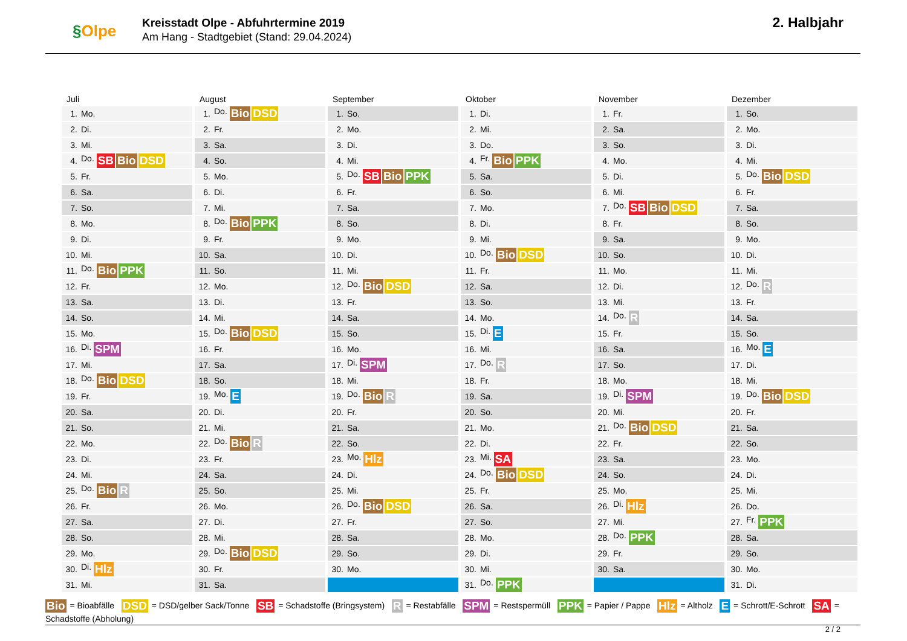§Olpe
Kreisstadt Olpe - Abfuhrtermine 2019
Am Hang - Stadtgebiet (Stand: 29.04.2024)
2. Halbjahr
| Juli | |
| --- | --- |
| 1. | Mo. |
| 2. | Di. |
| 3. | Mi. |
| 4. | Do. SB Bio DSD |
| 5. | Fr. |
| 6. | Sa. |
| 7. | So. |
| 8. | Mo. |
| 9. | Di. |
| 10. | Mi. |
| 11. | Do. Bio PPK |
| 12. | Fr. |
| 13. | Sa. |
| 14. | So. |
| 15. | Mo. |
| 16. | Di. SPM |
| 17. | Mi. |
| 18. | Do. Bio DSD |
| 19. | Fr. |
| 20. | Sa. |
| 21. | So. |
| 22. | Mo. |
| 23. | Di. |
| 24. | Mi. |
| 25. | Do. Bio R |
| 26. | Fr. |
| 27. | Sa. |
| 28. | So. |
| 29. | Mo. |
| 30. | Di. Hlz |
| 31. | Mi. |
| August | |
| --- | --- |
| 1. | Do. Bio DSD |
| 2. | Fr. |
| 3. | Sa. |
| 4. | So. |
| 5. | Mo. |
| 6. | Di. |
| 7. | Mi. |
| 8. | Do. Bio PPK |
| 9. | Fr. |
| 10. | Sa. |
| 11. | So. |
| 12. | Mo. |
| 13. | Di. |
| 14. | Mi. |
| 15. | Do. Bio DSD |
| 16. | Fr. |
| 17. | Sa. |
| 18. | So. |
| 19. | Mo. E |
| 20. | Di. |
| 21. | Mi. |
| 22. | Do. Bio R |
| 23. | Fr. |
| 24. | Sa. |
| 25. | So. |
| 26. | Mo. |
| 27. | Di. |
| 28. | Mi. |
| 29. | Do. Bio DSD |
| 30. | Fr. |
| 31. | Sa. |
| September | |
| --- | --- |
| 1. | So. |
| 2. | Mo. |
| 3. | Di. |
| 4. | Mi. |
| 5. | Do. SB Bio PPK |
| 6. | Fr. |
| 7. | Sa. |
| 8. | So. |
| 9. | Mo. |
| 10. | Di. |
| 11. | Mi. |
| 12. | Do. Bio DSD |
| 13. | Fr. |
| 14. | Sa. |
| 15. | So. |
| 16. | Mo. |
| 17. | Di. SPM |
| 18. | Mi. |
| 19. | Do. Bio R |
| 20. | Fr. |
| 21. | Sa. |
| 22. | So. |
| 23. | Mo. Hlz |
| 24. | Di. |
| 25. | Mi. |
| 26. | Do. Bio DSD |
| 27. | Fr. |
| 28. | Sa. |
| 29. | So. |
| 30. | Mo. |
| Oktober | |
| --- | --- |
| 1. | Di. |
| 2. | Mi. |
| 3. | Do. |
| 4. | Fr. Bio PPK |
| 5. | Sa. |
| 6. | So. |
| 7. | Mo. |
| 8. | Di. |
| 9. | Mi. |
| 10. | Do. Bio DSD |
| 11. | Fr. |
| 12. | Sa. |
| 13. | So. |
| 14. | Mo. |
| 15. | Di. E |
| 16. | Mi. |
| 17. | Do. R |
| 18. | Fr. |
| 19. | Sa. |
| 20. | So. |
| 21. | Mo. |
| 22. | Di. |
| 23. | Mi. SA |
| 24. | Do. Bio DSD |
| 25. | Fr. |
| 26. | Sa. |
| 27. | So. |
| 28. | Mo. |
| 29. | Di. |
| 30. | Mi. |
| 31. | Do. PPK |
| November | |
| --- | --- |
| 1. | Fr. |
| 2. | Sa. |
| 3. | So. |
| 4. | Mo. |
| 5. | Di. |
| 6. | Mi. |
| 7. | Do. SB Bio DSD |
| 8. | Fr. |
| 9. | Sa. |
| 10. | So. |
| 11. | Mo. |
| 12. | Di. |
| 13. | Mi. |
| 14. | Do. R |
| 15. | Fr. |
| 16. | Sa. |
| 17. | So. |
| 18. | Mo. |
| 19. | Di. SPM |
| 20. | Mi. |
| 21. | Do. Bio DSD |
| 22. | Fr. |
| 23. | Sa. |
| 24. | So. |
| 25. | Mo. |
| 26. | Di. Hlz |
| 27. | Mi. |
| 28. | Do. PPK |
| 29. | Fr. |
| 30. | Sa. |
| Dezember | |
| --- | --- |
| 1. | So. |
| 2. | Mo. |
| 3. | Di. |
| 4. | Mi. |
| 5. | Do. Bio DSD |
| 6. | Fr. |
| 7. | Sa. |
| 8. | So. |
| 9. | Mo. |
| 10. | Di. |
| 11. | Mi. |
| 12. | Do. R |
| 13. | Fr. |
| 14. | Sa. |
| 15. | So. |
| 16. | Mo. E |
| 17. | Di. |
| 18. | Mi. |
| 19. | Do. Bio DSD |
| 20. | Fr. |
| 21. | Sa. |
| 22. | So. |
| 23. | Mo. |
| 24. | Di. |
| 25. | Mi. |
| 26. | Do. |
| 27. | Fr. PPK |
| 28. | Sa. |
| 29. | So. |
| 30. | Mo. |
| 31. | Di. |
Bio = Bioabfälle DSD = DSD/gelber Sack/Tonne SB = Schadstoffe (Bringsystem) R = Restabfälle SPM = Restspermüll PPK = Papier / Pappe Hlz = Altholz E = Schrott/E-Schrott SA = Schadstoffe (Abholung)
2 / 2